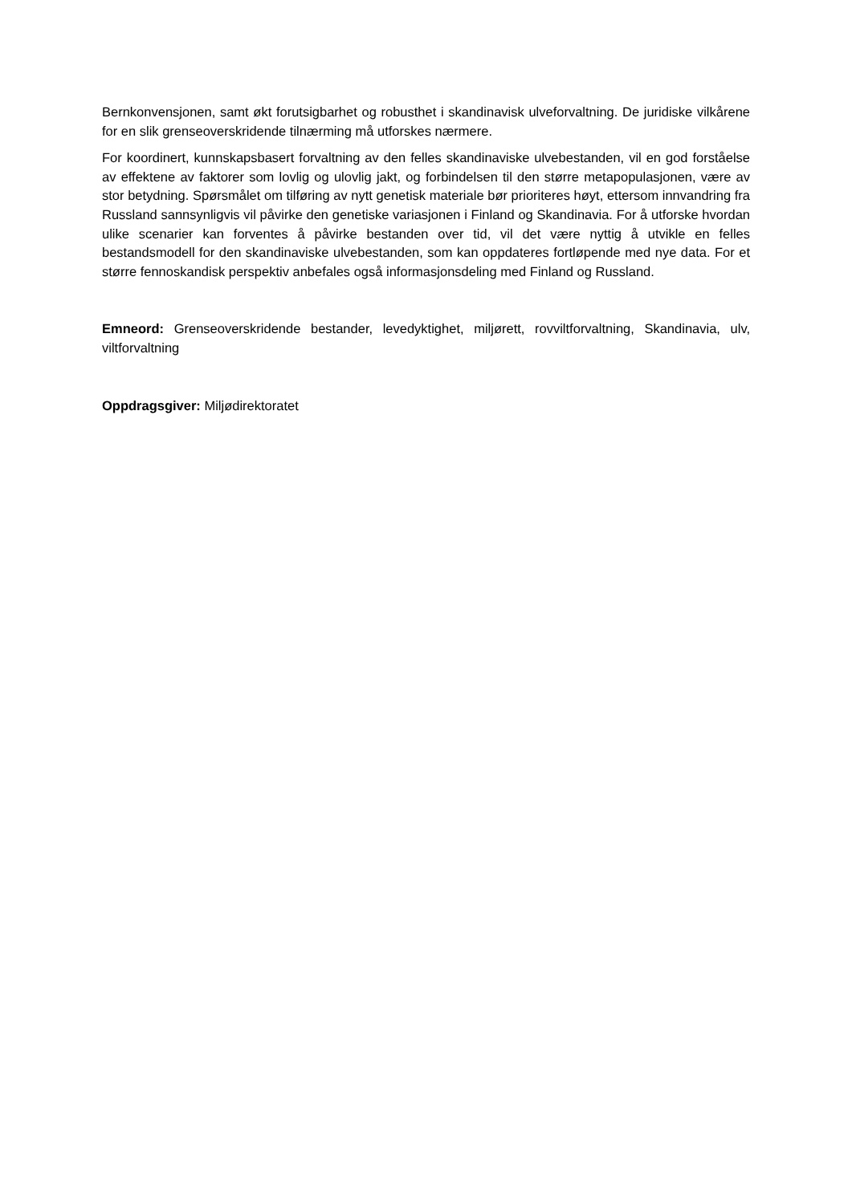Bernkonvensjonen, samt økt forutsigbarhet og robusthet i skandinavisk ulveforvaltning. De juridiske vilkårene for en slik grenseoverskridende tilnærming må utforskes nærmere.
For koordinert, kunnskapsbasert forvaltning av den felles skandinaviske ulvebestanden, vil en god forståelse av effektene av faktorer som lovlig og ulovlig jakt, og forbindelsen til den større metapopulasjonen, være av stor betydning. Spørsmålet om tilføring av nytt genetisk materiale bør prioriteres høyt, ettersom innvandring fra Russland sannsynligvis vil påvirke den genetiske variasjonen i Finland og Skandinavia. For å utforske hvordan ulike scenarier kan forventes å påvirke bestanden over tid, vil det være nyttig å utvikle en felles bestandsmodell for den skandinaviske ulvebestanden, som kan oppdateres fortløpende med nye data. For et større fennoskandisk perspektiv anbefales også informasjonsdeling med Finland og Russland.
Emneord: Grenseoverskridende bestander, levedyktighet, miljørett, rovviltforvaltning, Skandinavia, ulv, viltforvaltning
Oppdragsgiver: Miljødirektoratet